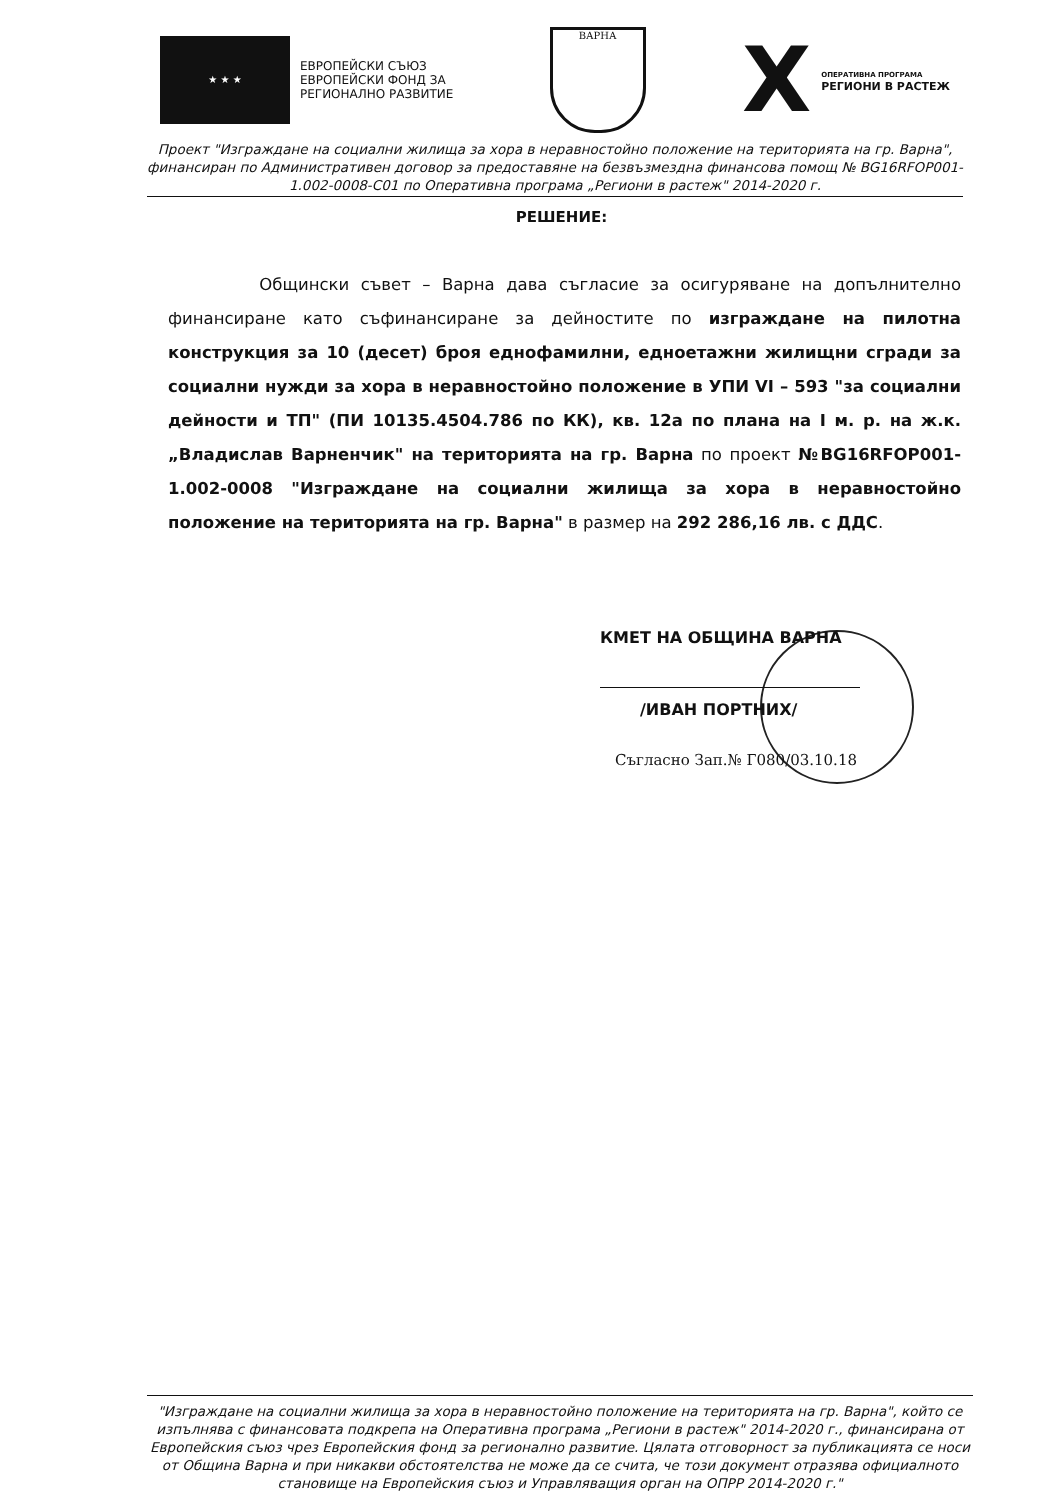★ ★ ★
ЕВРОПЕЙСКИ СЪЮЗ
ЕВРОПЕЙСКИ ФОНД ЗА
РЕГИОНАЛНО РАЗВИТИЕ
ВАРНА
X
ОПЕРАТИВНА ПРОГРАМА
РЕГИОНИ В РАСТЕЖ
Проект "Изграждане на социални жилища за хора в неравностойно положение на територията на гр. Варна", финансиран по Административен договор за предоставяне на безвъзмездна финансова помощ № BG16RFOP001-1.002-0008-C01 по Оперативна програма „Региони в растеж" 2014-2020 г.
РЕШЕНИЕ:
Общински съвет – Варна дава съгласие за осигуряване на допълнително финансиране като съфинансиране за дейностите по изграждане на пилотна конструкция за 10 (десет) броя еднофамилни, едноетажни жилищни сгради за социални нужди за хора в неравностойно положение в УПИ VI – 593 "за социални дейности и ТП" (ПИ 10135.4504.786 по КК), кв. 12а по плана на I м. р. на ж.к. „Владислав Варненчик" на територията на гр. Варна по проект №BG16RFOP001-1.002-0008 "Изграждане на социални жилища за хора в неравностойно положение на територията на гр. Варна" в размер на 292 286,16 лв. с ДДС.
КМЕТ НА ОБЩИНА ВАРНА
/ИВАН ПОРТНИХ/
Съгласно Зап.№ Г080/03.10.18
"Изграждане на социални жилища за хора в неравностойно положение на територията на гр. Варна", който се изпълнява с финансовата подкрепа на Оперативна програма „Региони в растеж" 2014-2020 г., финансирана от Европейския съюз чрез Европейския фонд за регионално развитие. Цялата отговорност за публикацията се носи от Община Варна и при никакви обстоятелства не може да се счита, че този документ отразява официалното становище на Европейския съюз и Управляващия орган на ОПРР 2014-2020 г."